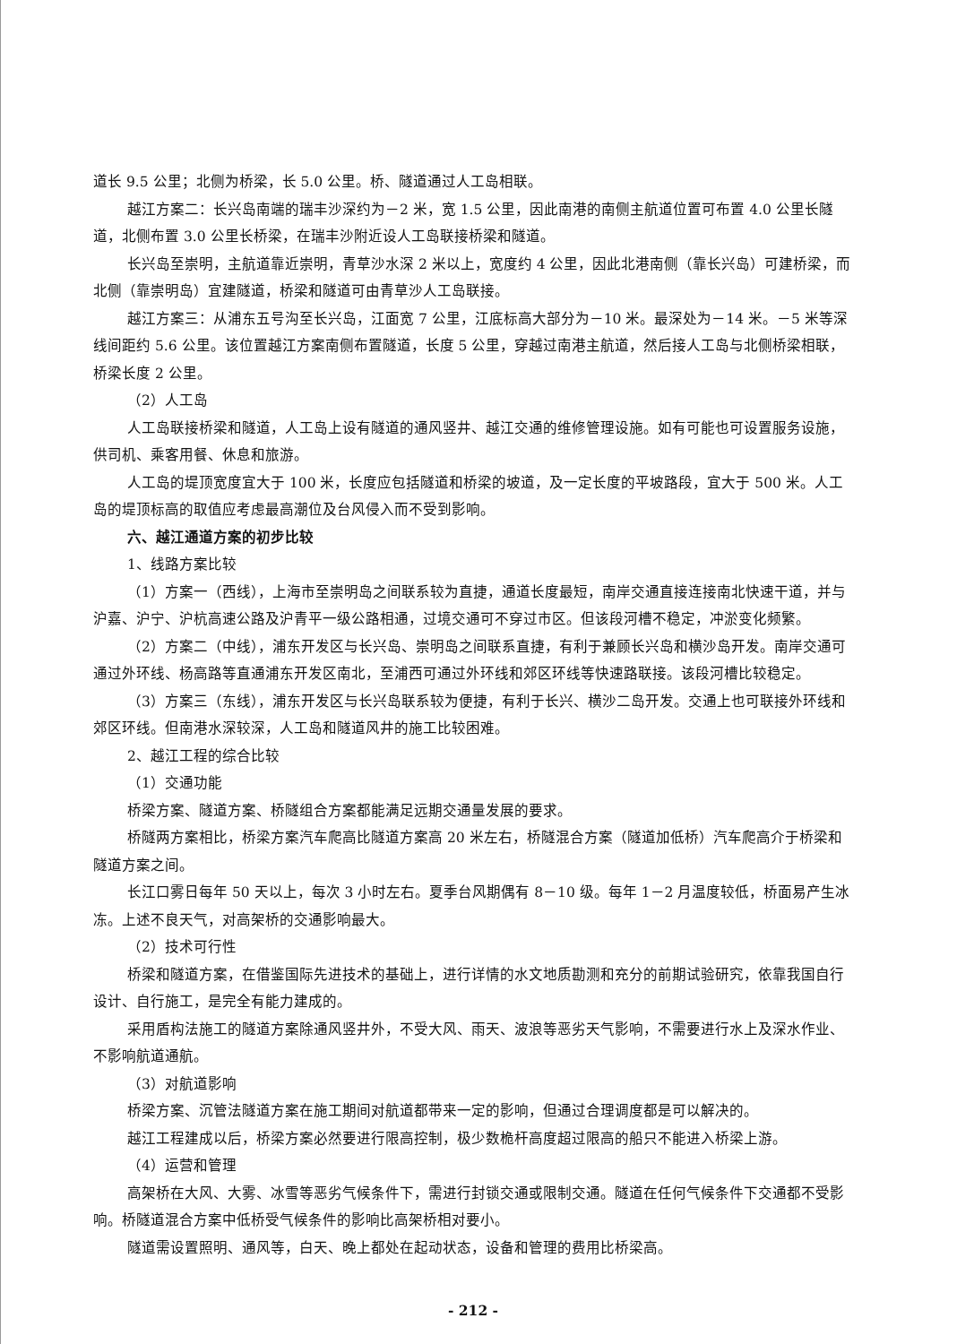道长 9.5 公里；北侧为桥梁，长 5.0 公里。桥、隧道通过人工岛相联。
越江方案二：长兴岛南端的瑞丰沙深约为－2 米，宽 1.5 公里，因此南港的南侧主航道位置可布置 4.0 公里长隧道，北侧布置 3.0 公里长桥梁，在瑞丰沙附近设人工岛联接桥梁和隧道。
长兴岛至崇明，主航道靠近崇明，青草沙水深 2 米以上，宽度约 4 公里，因此北港南侧（靠长兴岛）可建桥梁，而北侧（靠崇明岛）宜建隧道，桥梁和隧道可由青草沙人工岛联接。
越江方案三：从浦东五号沟至长兴岛，江面宽 7 公里，江底标高大部分为－10 米。最深处为－14 米。－5 米等深线间距约 5.6 公里。该位置越江方案南侧布置隧道，长度 5 公里，穿越过南港主航道，然后接人工岛与北侧桥梁相联，桥梁长度 2 公里。
（2）人工岛
人工岛联接桥梁和隧道，人工岛上设有隧道的通风竖井、越江交通的维修管理设施。如有可能也可设置服务设施，供司机、乘客用餐、休息和旅游。
人工岛的堤顶宽度宜大于 100 米，长度应包括隧道和桥梁的坡道，及一定长度的平坡路段，宜大于 500 米。人工岛的堤顶标高的取值应考虑最高潮位及台风侵入而不受到影响。
六、越江通道方案的初步比较
1、线路方案比较
（1）方案一（西线），上海市至崇明岛之间联系较为直捷，通道长度最短，南岸交通直接连接南北快速干道，并与沪嘉、沪宁、沪杭高速公路及沪青平一级公路相通，过境交通可不穿过市区。但该段河槽不稳定，冲淤变化频繁。
（2）方案二（中线），浦东开发区与长兴岛、崇明岛之间联系直捷，有利于兼顾长兴岛和横沙岛开发。南岸交通可通过外环线、杨高路等直通浦东开发区南北，至浦西可通过外环线和郊区环线等快速路联接。该段河槽比较稳定。
（3）方案三（东线），浦东开发区与长兴岛联系较为便捷，有利于长兴、横沙二岛开发。交通上也可联接外环线和郊区环线。但南港水深较深，人工岛和隧道风井的施工比较困难。
2、越江工程的综合比较
（1）交通功能
桥梁方案、隧道方案、桥隧组合方案都能满足远期交通量发展的要求。
桥隧两方案相比，桥梁方案汽车爬高比隧道方案高 20 米左右，桥隧混合方案（隧道加低桥）汽车爬高介于桥梁和隧道方案之间。
长江口雾日每年 50 天以上，每次 3 小时左右。夏季台风期偶有 8－10 级。每年 1－2 月温度较低，桥面易产生冰冻。上述不良天气，对高架桥的交通影响最大。
（2）技术可行性
桥梁和隧道方案，在借鉴国际先进技术的基础上，进行详情的水文地质勘测和充分的前期试验研究，依靠我国自行设计、自行施工，是完全有能力建成的。
采用盾构法施工的隧道方案除通风竖井外，不受大风、雨天、波浪等恶劣天气影响，不需要进行水上及深水作业、不影响航道通航。
（3）对航道影响
桥梁方案、沉管法隧道方案在施工期间对航道都带来一定的影响，但通过合理调度都是可以解决的。
越江工程建成以后，桥梁方案必然要进行限高控制，极少数桅杆高度超过限高的船只不能进入桥梁上游。
（4）运营和管理
高架桥在大风、大雾、冰雪等恶劣气候条件下，需进行封锁交通或限制交通。隧道在任何气候条件下交通都不受影响。桥隧道混合方案中低桥受气候条件的影响比高架桥相对要小。
隧道需设置照明、通风等，白天、晚上都处在起动状态，设备和管理的费用比桥梁高。
- 212 -